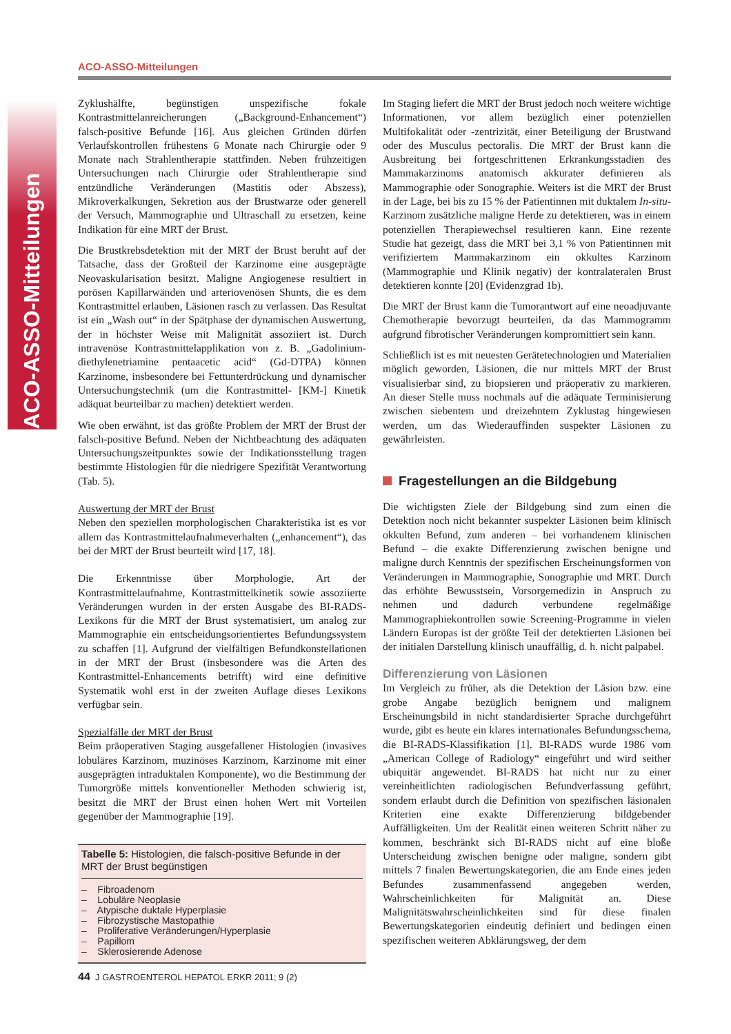ACO-ASSO-Mitteilungen
ACO-ASSO-Mitteilungen
Zyklushälfte, begünstigen unspezifische fokale Kontrastmittelanreicherungen („Background-Enhancement“) falsch-positive Befunde [16]. Aus gleichen Gründen dürfen Verlaufskontrollen frühestens 6 Monate nach Chirurgie oder 9 Monate nach Strahlentherapie stattfinden. Neben frühzeitigen Untersuchungen nach Chirurgie oder Strahlentherapie sind entzündliche Veränderungen (Mastitis oder Abszess), Mikroverkalkungen, Sekretion aus der Brustwarze oder generell der Versuch, Mammographie und Ultraschall zu ersetzen, keine Indikation für eine MRT der Brust.
Die Brustkrebsdetektion mit der MRT der Brust beruht auf der Tatsache, dass der Großteil der Karzinome eine ausgeprägte Neovaskularisation besitzt. Maligne Angiogenese resultiert in porösen Kapillarwänden und arteriovenösen Shunts, die es dem Kontrastmittel erlauben, Läsionen rasch zu verlassen. Das Resultat ist ein „Wash out“ in der Spätphase der dynamischen Auswertung, der in höchster Weise mit Malignität assoziiert ist. Durch intravenöse Kontrastmittelapplikation von z. B. „Gadolinium-diethylenetriamine pentaacetic acid“ (Gd-DTPA) können Karzinome, insbesondere bei Fettunterdrückung und dynamischer Untersuchungstechnik (um die Kontrastmittel- [KM-] Kinetik adäquat beurteilbar zu machen) detektiert werden.
Wie oben erwähnt, ist das größte Problem der MRT der Brust der falsch-positive Befund. Neben der Nichtbeachtung des adäquaten Untersuchungszeitpunktes sowie der Indikationsstellung tragen bestimmte Histologien für die niedrigere Spezifität Verantwortung (Tab. 5).
Auswertung der MRT der Brust
Neben den speziellen morphologischen Charakteristika ist es vor allem das Kontrastmittelaufnahmeverhalten („enhancement“), das bei der MRT der Brust beurteilt wird [17, 18].
Die Erkenntnisse über Morphologie, Art der Kontrastmittelaufnahme, Kontrastmittelkinetik sowie assoziierte Veränderungen wurden in der ersten Ausgabe des BI-RADS-Lexikons für die MRT der Brust systematisiert, um analog zur Mammographie ein entscheidungsorientiertes Befundungssystem zu schaffen [1]. Aufgrund der vielfältigen Befundkonstellationen in der MRT der Brust (insbesondere was die Arten des Kontrastmittel-Enhancements betrifft) wird eine definitive Systematik wohl erst in der zweiten Auflage dieses Lexikons verfügbar sein.
Spezialfälle der MRT der Brust
Beim präoperativen Staging ausgefallener Histologien (invasives lobuläres Karzinom, muzinöses Karzinom, Karzinome mit einer ausgeprägten intraduktalen Komponente), wo die Bestimmung der Tumorgröße mittels konventioneller Methoden schwierig ist, besitzt die MRT der Brust einen hohen Wert mit Vorteilen gegenüber der Mammographie [19].
Tabelle 5: Histologien, die falsch-positive Befunde in der MRT der Brust begünstigen
– Fibroadenom
– Lobuläre Neoplasie
– Atypische duktale Hyperplasie
– Fibrozystische Mastopathie
– Proliferative Veränderungen/Hyperplasie
– Papillom
– Sklerosierende Adenose
Im Staging liefert die MRT der Brust jedoch noch weitere wichtige Informationen, vor allem bezüglich einer potenziellen Multifokalität oder -zentrizität, einer Beteiligung der Brustwand oder des Musculus pectoralis. Die MRT der Brust kann die Ausbreitung bei fortgeschrittenen Erkrankungsstadien des Mammakarzinoms anatomisch akkurater definieren als Mammographie oder Sonographie. Weiters ist die MRT der Brust in der Lage, bei bis zu 15 % der Patientinnen mit duktalem In-situ-Karzinom zusätzliche maligne Herde zu detektieren, was in einem potenziellen Therapiewechsel resultieren kann. Eine rezente Studie hat gezeigt, dass die MRT bei 3,1 % von Patientinnen mit verifiziertem Mammakarzinom ein okkultes Karzinom (Mammographie und Klinik negativ) der kontralateralen Brust detektieren konnte [20] (Evidenzgrad 1b).
Die MRT der Brust kann die Tumorantwort auf eine neoadjuvante Chemotherapie bevorzugt beurteilen, da das Mammogramm aufgrund fibrotischer Veränderungen kompromittiert sein kann.
Schließlich ist es mit neuesten Gerätetechnologien und Materialien möglich geworden, Läsionen, die nur mittels MRT der Brust visualisierbar sind, zu biopsieren und präoperativ zu markieren. An dieser Stelle muss nochmals auf die adäquate Terminisierung zwischen siebentem und dreizehntem Zyklustag hingewiesen werden, um das Wiederauffinden suspekter Läsionen zu gewährleisten.
Fragestellungen an die Bildgebung
Die wichtigsten Ziele der Bildgebung sind zum einen die Detektion noch nicht bekannter suspekter Läsionen beim klinisch okkulten Befund, zum anderen – bei vorhandenem klinischen Befund – die exakte Differenzierung zwischen benigne und maligne durch Kenntnis der spezifischen Erscheinungsformen von Veränderungen in Mammographie, Sonographie und MRT. Durch das erhöhte Bewusstsein, Vorsorgemedizin in Anspruch zu nehmen und dadurch verbundene regelmäßige Mammographiekontrollen sowie Screening-Programme in vielen Ländern Europas ist der größte Teil der detektierten Läsionen bei der initialen Darstellung klinisch unauffällig, d. h. nicht palpabel.
Differenzierung von Läsionen
Im Vergleich zu früher, als die Detektion der Läsion bzw. eine grobe Angabe bezüglich benignem und malignem Erscheinungsbild in nicht standardisierter Sprache durchgeführt wurde, gibt es heute ein klares internationales Befundungsschema, die BI-RADS-Klassifikation [1]. BI-RADS wurde 1986 vom „American College of Radiology“ eingeführt und wird seither ubiquitär angewendet. BI-RADS hat nicht nur zu einer vereinheitlichten radiologischen Befundverfassung geführt, sondern erlaubt durch die Definition von spezifischen läsionalen Kriterien eine exakte Differenzierung bildgebender Auffälligkeiten. Um der Realität einen weiteren Schritt näher zu kommen, beschränkt sich BI-RADS nicht auf eine bloße Unterscheidung zwischen benigne oder maligne, sondern gibt mittels 7 finalen Bewertungskategorien, die am Ende eines jeden Befundes zusammenfassend angegeben werden, Wahrscheinlichkeiten für Malignität an. Diese Malignitätswahrscheinlichkeiten sind für diese finalen Bewertungskategorien eindeutig definiert und bedingen einen spezifischen weiteren Abklärungsweg, der dem
44 J GASTROENTEROL HEPATOL ERKR 2011; 9 (2)